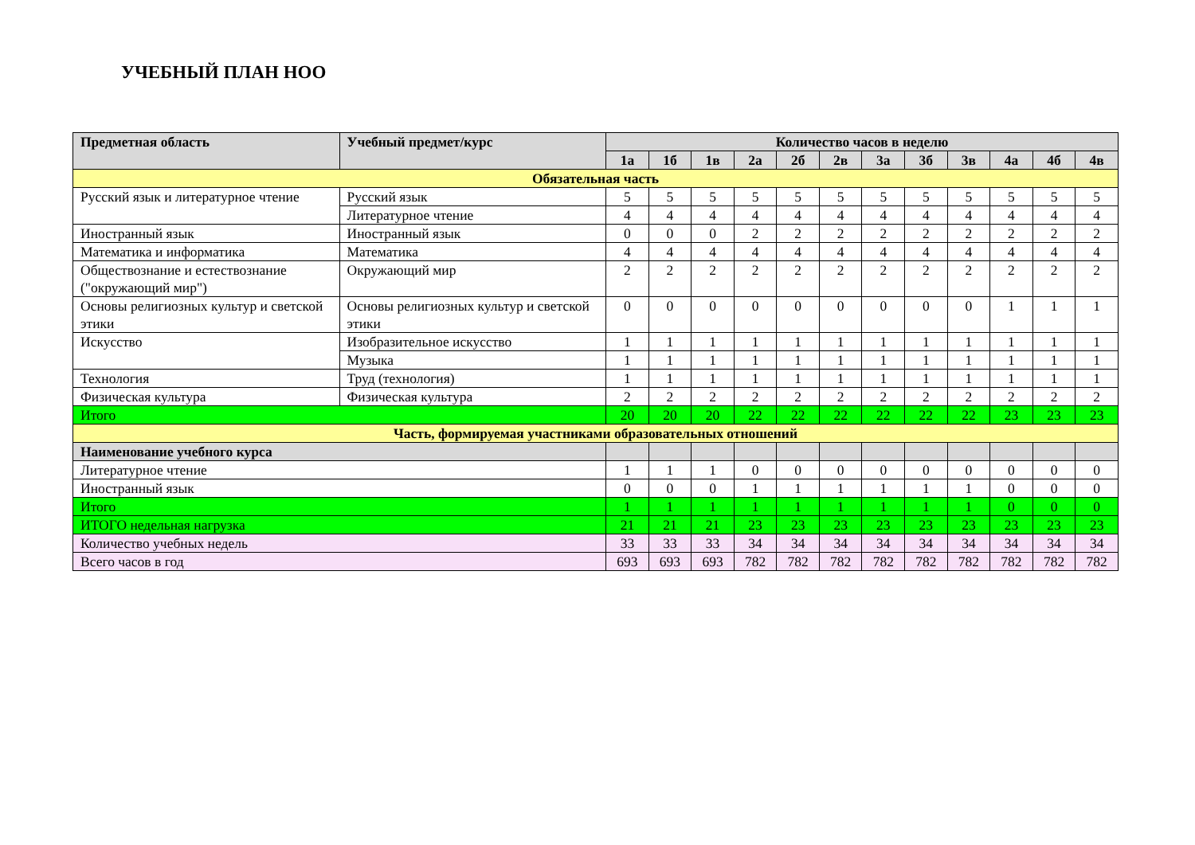УЧЕБНЫЙ ПЛАН НОО
| Предметная область | Учебный предмет/курс | Количество часов в неделю | | | | | | | | | | | |
| --- | --- | --- | --- | --- | --- | --- | --- | --- | --- | --- | --- | --- | --- |
| | | 1а | 1б | 1в | 2а | 2б | 2в | 3а | 3б | 3в | 4а | 4б | 4в |
| Обязательная часть | | | | | | | | | | | | | |
| Русский язык и литературное чтение | Русский язык | 5 | 5 | 5 | 5 | 5 | 5 | 5 | 5 | 5 | 5 | 5 | 5 |
| | Литературное чтение | 4 | 4 | 4 | 4 | 4 | 4 | 4 | 4 | 4 | 4 | 4 | 4 |
| Иностранный язык | Иностранный язык | 0 | 0 | 0 | 2 | 2 | 2 | 2 | 2 | 2 | 2 | 2 | 2 |
| Математика и информатика | Математика | 4 | 4 | 4 | 4 | 4 | 4 | 4 | 4 | 4 | 4 | 4 | 4 |
| Обществознание и естествознание ("окружающий мир") | Окружающий мир | 2 | 2 | 2 | 2 | 2 | 2 | 2 | 2 | 2 | 2 | 2 | 2 |
| Основы религиозных культур и светской этики | Основы религиозных культур и светской этики | 0 | 0 | 0 | 0 | 0 | 0 | 0 | 0 | 0 | 1 | 1 | 1 |
| Искусство | Изобразительное искусство | 1 | 1 | 1 | 1 | 1 | 1 | 1 | 1 | 1 | 1 | 1 | 1 |
| | Музыка | 1 | 1 | 1 | 1 | 1 | 1 | 1 | 1 | 1 | 1 | 1 | 1 |
| Технология | Труд (технология) | 1 | 1 | 1 | 1 | 1 | 1 | 1 | 1 | 1 | 1 | 1 | 1 |
| Физическая культура | Физическая культура | 2 | 2 | 2 | 2 | 2 | 2 | 2 | 2 | 2 | 2 | 2 | 2 |
| Итого | | 20 | 20 | 20 | 22 | 22 | 22 | 22 | 22 | 22 | 23 | 23 | 23 |
| Часть, формируемая участниками образовательных отношений | | | | | | | | | | | | | |
| Наименование учебного курса | | | | | | | | | | | | | |
| Литературное чтение | | 1 | 1 | 1 | 0 | 0 | 0 | 0 | 0 | 0 | 0 | 0 | 0 |
| Иностранный язык | | 0 | 0 | 0 | 1 | 1 | 1 | 1 | 1 | 1 | 0 | 0 | 0 |
| Итого | | 1 | 1 | 1 | 1 | 1 | 1 | 1 | 1 | 1 | 0 | 0 | 0 |
| ИТОГО недельная нагрузка | | 21 | 21 | 21 | 23 | 23 | 23 | 23 | 23 | 23 | 23 | 23 | 23 |
| Количество учебных недель | | 33 | 33 | 33 | 34 | 34 | 34 | 34 | 34 | 34 | 34 | 34 | 34 |
| Всего часов в год | | 693 | 693 | 693 | 782 | 782 | 782 | 782 | 782 | 782 | 782 | 782 | 782 |